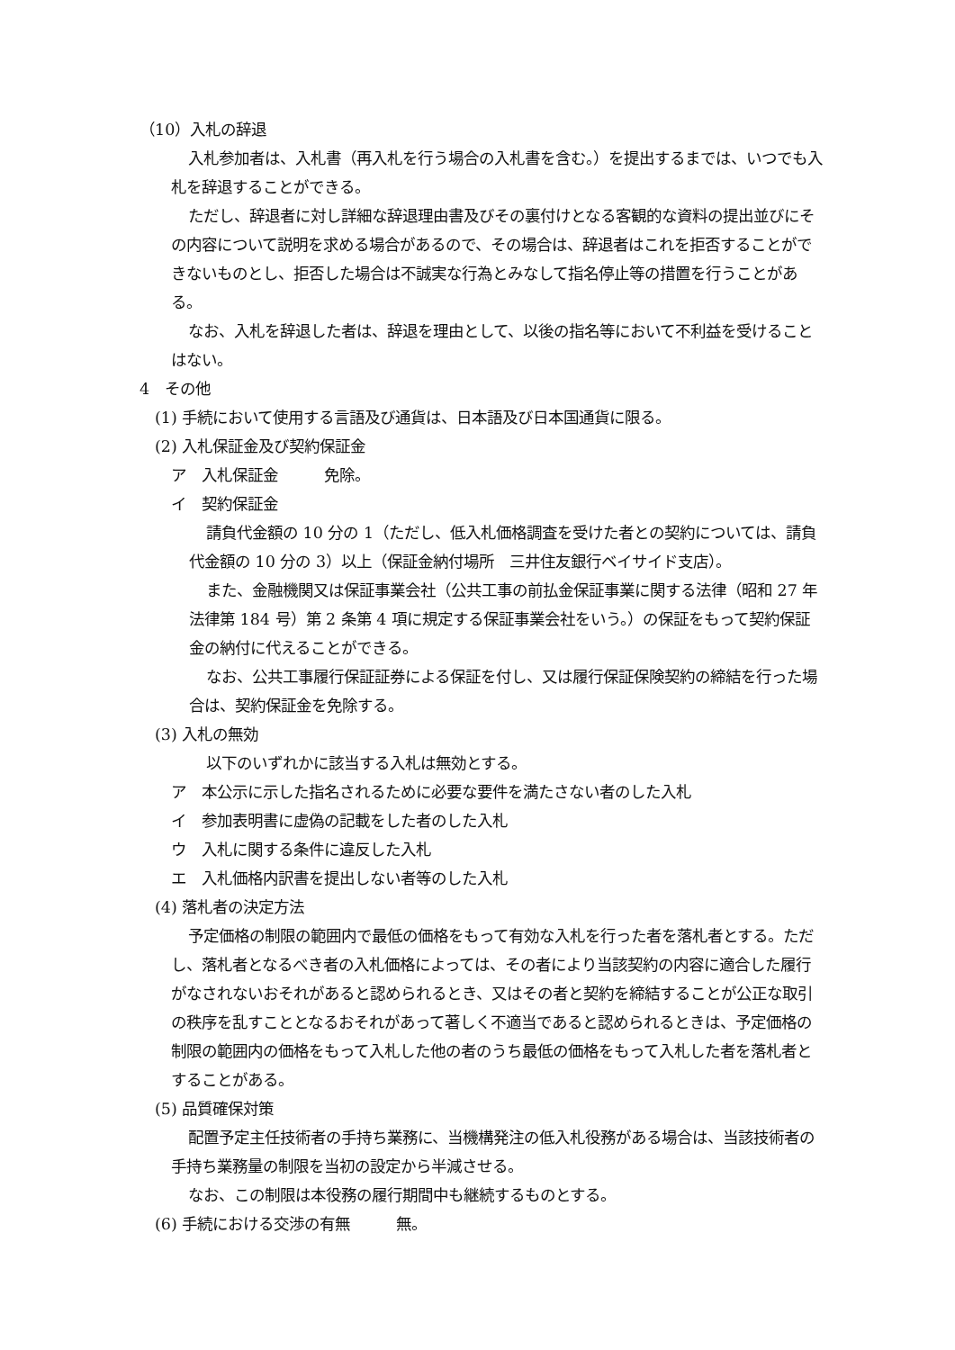（10）入札の辞退
入札参加者は、入札書（再入札を行う場合の入札書を含む。）を提出するまでは、いつでも入札を辞退することができる。
ただし、辞退者に対し詳細な辞退理由書及びその裏付けとなる客観的な資料の提出並びにその内容について説明を求める場合があるので、その場合は、辞退者はこれを拒否することができないものとし、拒否した場合は不誠実な行為とみなして指名停止等の措置を行うことがある。
なお、入札を辞退した者は、辞退を理由として、以後の指名等において不利益を受けることはない。
4　その他
(1) 手続において使用する言語及び通貨は、日本語及び日本国通貨に限る。
(2) 入札保証金及び契約保証金
ア　入札保証金　　　免除。
イ　契約保証金
請負代金額の 10 分の 1（ただし、低入札価格調査を受けた者との契約については、請負代金額の 10 分の 3）以上（保証金納付場所　三井住友銀行ベイサイド支店）。
また、金融機関又は保証事業会社（公共工事の前払金保証事業に関する法律（昭和 27 年法律第 184 号）第 2 条第 4 項に規定する保証事業会社をいう。）の保証をもって契約保証金の納付に代えることができる。
なお、公共工事履行保証証券による保証を付し、又は履行保証保険契約の締結を行った場合は、契約保証金を免除する。
(3) 入札の無効
以下のいずれかに該当する入札は無効とする。
ア　本公示に示した指名されるために必要な要件を満たさない者のした入札
イ　参加表明書に虚偽の記載をした者のした入札
ウ　入札に関する条件に違反した入札
エ　入札価格内訳書を提出しない者等のした入札
(4) 落札者の決定方法
予定価格の制限の範囲内で最低の価格をもって有効な入札を行った者を落札者とする。ただし、落札者となるべき者の入札価格によっては、その者により当該契約の内容に適合した履行がなされないおそれがあると認められるとき、又はその者と契約を締結することが公正な取引の秩序を乱すこととなるおそれがあって著しく不適当であると認められるときは、予定価格の制限の範囲内の価格をもって入札した他の者のうち最低の価格をもって入札した者を落札者とすることがある。
(5) 品質確保対策
配置予定主任技術者の手持ち業務に、当機構発注の低入札役務がある場合は、当該技術者の手持ち業務量の制限を当初の設定から半減させる。
なお、この制限は本役務の履行期間中も継続するものとする。
(6) 手続における交渉の有無　　　無。